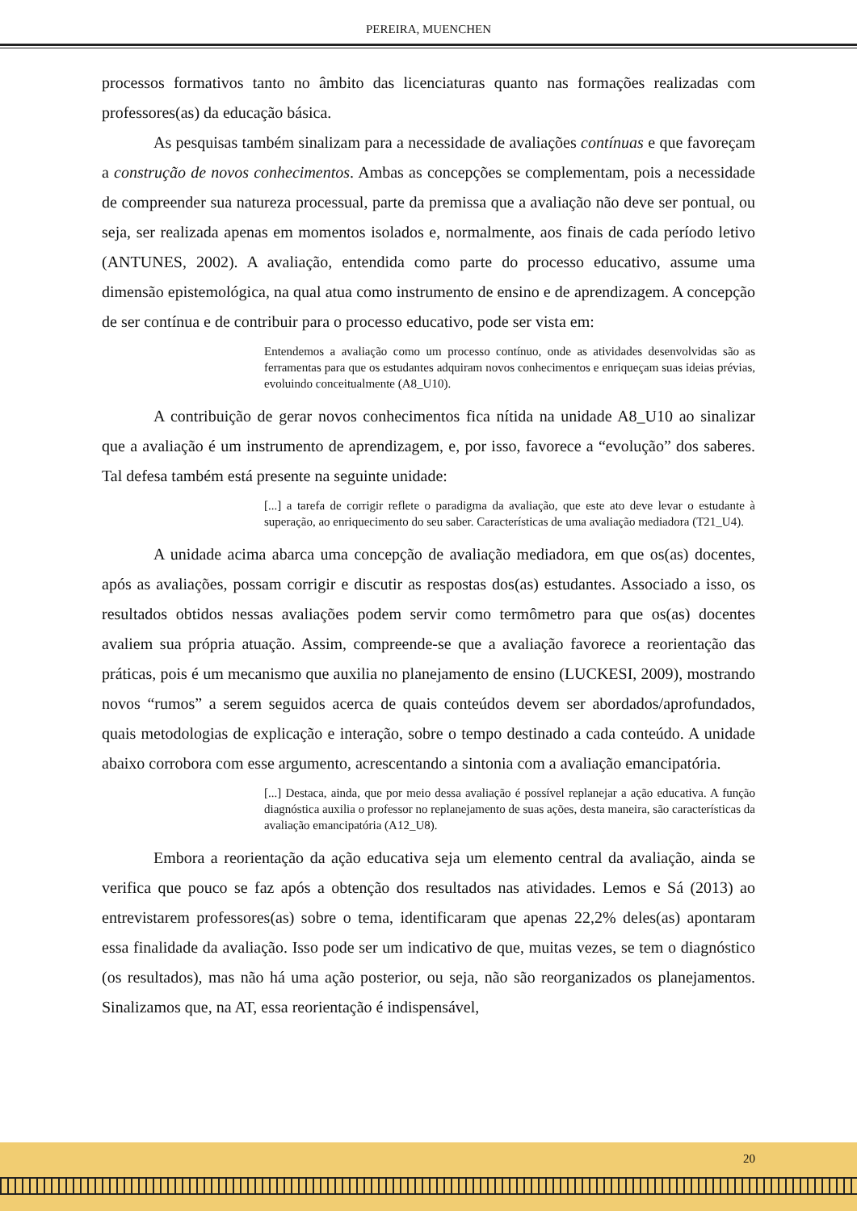PEREIRA, MUENCHEN
processos formativos tanto no âmbito das licenciaturas quanto nas formações realizadas com professores(as) da educação básica.
As pesquisas também sinalizam para a necessidade de avaliações contínuas e que favoreçam a construção de novos conhecimentos. Ambas as concepções se complementam, pois a necessidade de compreender sua natureza processual, parte da premissa que a avaliação não deve ser pontual, ou seja, ser realizada apenas em momentos isolados e, normalmente, aos finais de cada período letivo (ANTUNES, 2002). A avaliação, entendida como parte do processo educativo, assume uma dimensão epistemológica, na qual atua como instrumento de ensino e de aprendizagem. A concepção de ser contínua e de contribuir para o processo educativo, pode ser vista em:
Entendemos a avaliação como um processo contínuo, onde as atividades desenvolvidas são as ferramentas para que os estudantes adquiram novos conhecimentos e enriqueçam suas ideias prévias, evoluindo conceitualmente (A8_U10).
A contribuição de gerar novos conhecimentos fica nítida na unidade A8_U10 ao sinalizar que a avaliação é um instrumento de aprendizagem, e, por isso, favorece a “evolução” dos saberes. Tal defesa também está presente na seguinte unidade:
[...] a tarefa de corrigir reflete o paradigma da avaliação, que este ato deve levar o estudante à superação, ao enriquecimento do seu saber. Características de uma avaliação mediadora (T21_U4).
A unidade acima abarca uma concepção de avaliação mediadora, em que os(as) docentes, após as avaliações, possam corrigir e discutir as respostas dos(as) estudantes. Associado a isso, os resultados obtidos nessas avaliações podem servir como termômetro para que os(as) docentes avaliem sua própria atuação. Assim, compreende-se que a avaliação favorece a reorientação das práticas, pois é um mecanismo que auxilia no planejamento de ensino (LUCKESI, 2009), mostrando novos “rumos” a serem seguidos acerca de quais conteúdos devem ser abordados/aprofundados, quais metodologias de explicação e interação, sobre o tempo destinado a cada conteúdo. A unidade abaixo corrobora com esse argumento, acrescentando a sintonia com a avaliação emancipatória.
[...] Destaca, ainda, que por meio dessa avaliação é possível replanejar a ação educativa. A função diagnóstica auxilia o professor no replanejamento de suas ações, desta maneira, são características da avaliação emancipatória (A12_U8).
Embora a reorientação da ação educativa seja um elemento central da avaliação, ainda se verifica que pouco se faz após a obtenção dos resultados nas atividades. Lemos e Sá (2013) ao entrevistarem professores(as) sobre o tema, identificaram que apenas 22,2% deles(as) apontaram essa finalidade da avaliação. Isso pode ser um indicativo de que, muitas vezes, se tem o diagnóstico (os resultados), mas não há uma ação posterior, ou seja, não são reorganizados os planejamentos. Sinalizamos que, na AT, essa reorientação é indispensável,
20